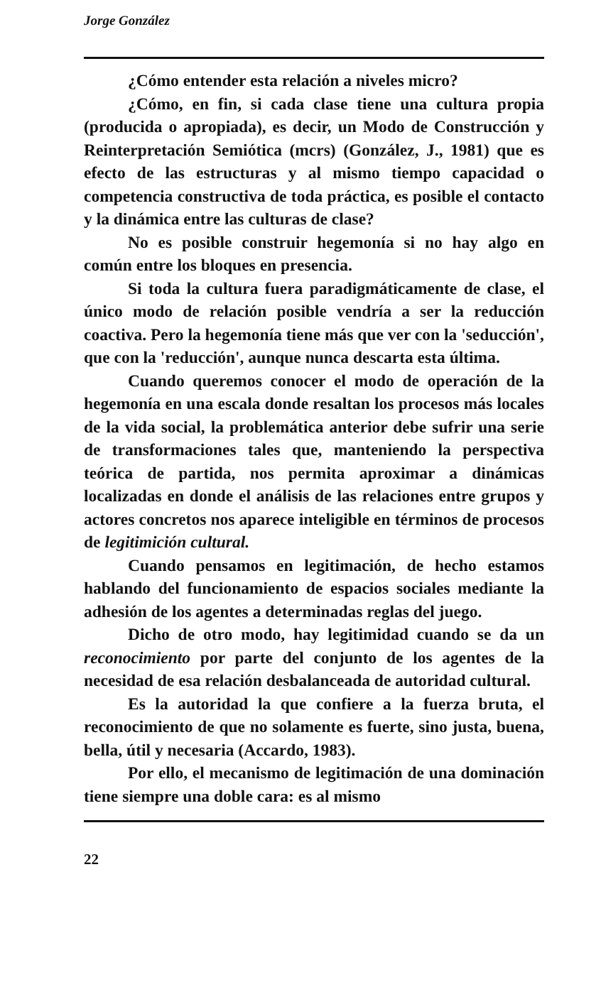Jorge González
¿Cómo entender esta relación a niveles micro?
¿Cómo, en fin, si cada clase tiene una cultura propia (producida o apropiada), es decir, un Modo de Construcción y Reinterpretación Semiótica (mcrs) (González, J., 1981) que es efecto de las estructuras y al mismo tiempo capacidad o competencia constructiva de toda práctica, es posible el contacto y la dinámica entre las culturas de clase?
No es posible construir hegemonía si no hay algo en común entre los bloques en presencia.
Si toda la cultura fuera paradigmáticamente de clase, el único modo de relación posible vendría a ser la reducción coactiva. Pero la hegemonía tiene más que ver con la 'seducción', que con la 'reducción', aunque nunca descarta esta última.
Cuando queremos conocer el modo de operación de la hegemonía en una escala donde resaltan los procesos más locales de la vida social, la problemática anterior debe sufrir una serie de transformaciones tales que, manteniendo la perspectiva teórica de partida, nos permita aproximar a dinámicas localizadas en donde el análisis de las relaciones entre grupos y actores concretos nos aparece inteligible en términos de procesos de legitimición cultural.
Cuando pensamos en legitimación, de hecho estamos hablando del funcionamiento de espacios sociales mediante la adhesión de los agentes a determinadas reglas del juego.
Dicho de otro modo, hay legitimidad cuando se da un reconocimiento por parte del conjunto de los agentes de la necesidad de esa relación desbalanceada de autoridad cultural.
Es la autoridad la que confiere a la fuerza bruta, el reconocimiento de que no solamente es fuerte, sino justa, buena, bella, útil y necesaria (Accardo, 1983).
Por ello, el mecanismo de legitimación de una dominación tiene siempre una doble cara: es al mismo
22